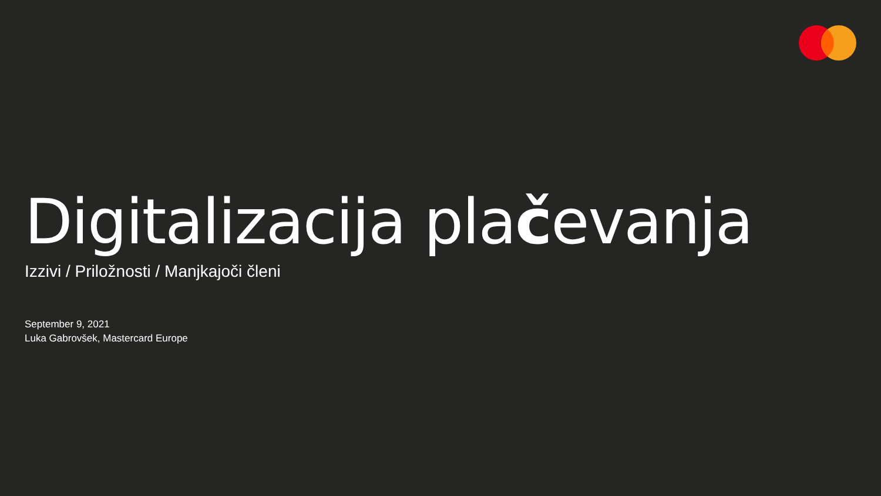Digitalizacija plačevanja
Izzivi / Priložnosti / Manjkajoči členi
September 9, 2021
Luka Gabrovšek, Mastercard Europe